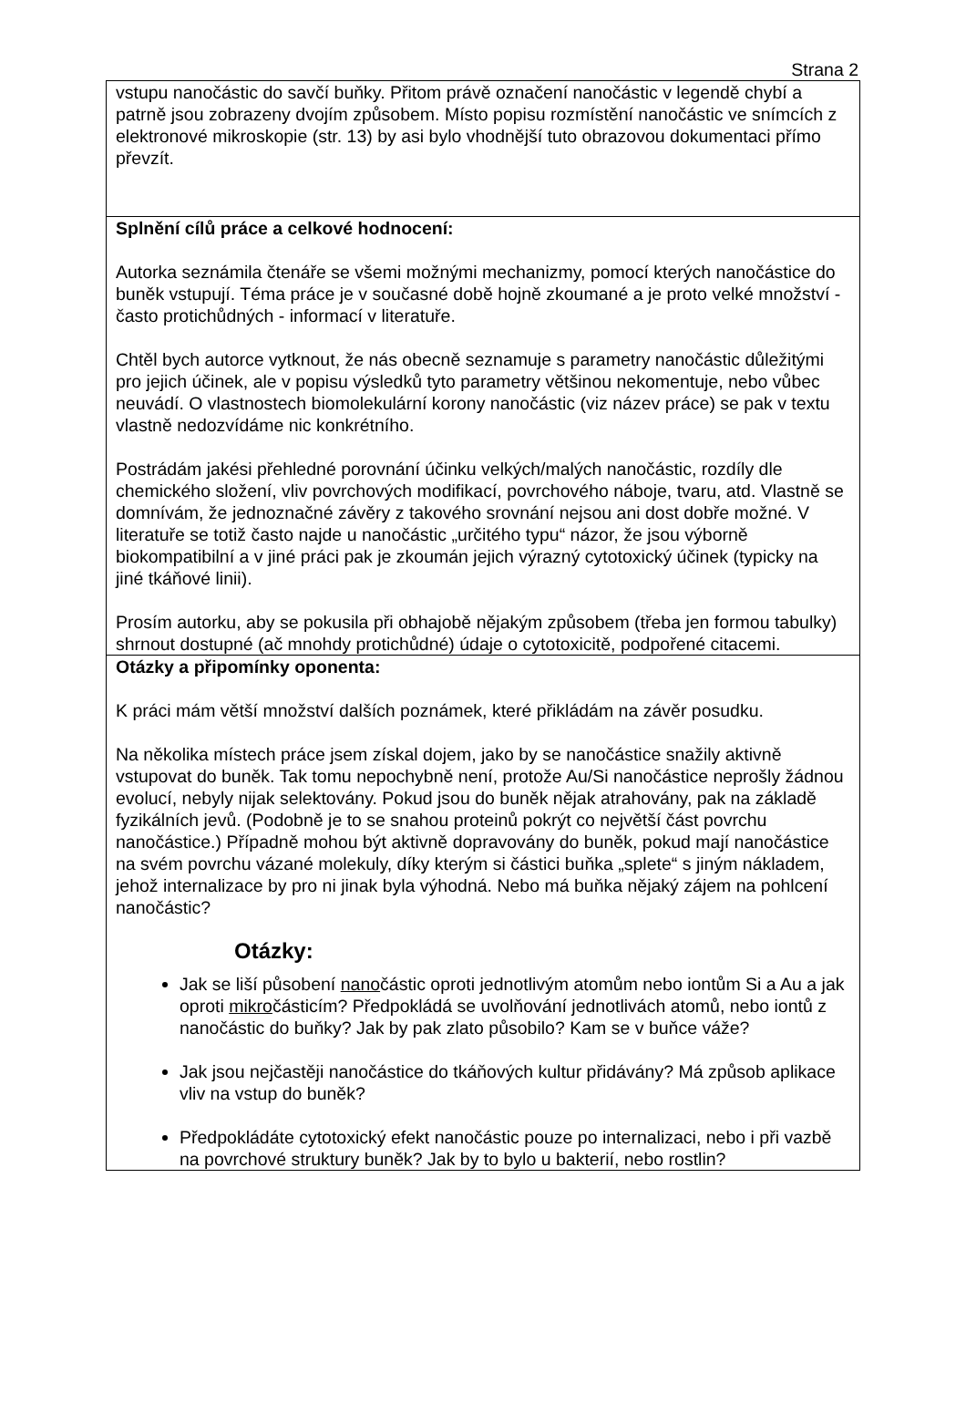Strana 2
| vstupu nanočástic do savčí buňky. Přitom právě označení nanočástic v legendě chybí a patrně jsou zobrazeny dvojím způsobem. Místo popisu rozmístění nanočástic ve snímcích z elektronové mikroskopie (str. 13) by asi bylo vhodnější tuto obrazovou dokumentaci přímo převzít. |
| Splnění cílů práce a celkové hodnocení: Autorka seznámila čtenáře se všemi možnými mechanizmy, pomocí kterých nanočástice do buněk vstupují. Téma práce je v současné době hojně zkoumané a je proto velké množství - často protichůdných - informací v literatuře. Chtěl bych autorce vytknout, že nás obecně seznamuje s parametry nanočástic důležitými pro jejich účinek, ale v popisu výsledků tyto parametry většinou nekomentuje, nebo vůbec neuvádí. O vlastnostech biomolekulární korony nanočástic (viz název práce) se pak v textu vlastně nedozvídáme nic konkrétního. Postrádám jakési přehledné porovnání účinku velkých/malých nanočástic, rozdíly dle chemického složení, vliv povrchových modifikací, povrchového náboje, tvaru, atd. Vlastně se domnívám, že jednoznačné závěry z takového srovnání nejsou ani dost dobře možné. V literatuře se totiž často najde u nanočástic „určitého typu“ názor, že jsou výborně biokompatibilní a v jiné práci pak je zkoumán jejich výrazný cytotoxický účinek (typicky na jiné tkáňové linii). Prosím autorku, aby se pokusila při obhajobě nějakým způsobem (třeba jen formou tabulky) shrnout dostupné (ač mnohdy protichůdné) údaje o cytotoxicitě, podpořené citacemi. |
| Otázky a připomínky oponenta: K práci mám větší množství dalších poznámek, které přikládám na závěr posudku. Na několika místech práce jsem získal dojem, jako by se nanočástice snažily aktivně vstupovat do buněk. Tak tomu nepochybně není, protože Au/Si nanočástice neprošly žádnou evolucí, nebyly nijak selektovány. Pokud jsou do buněk nějak atrahovány, pak na základě fyzikálních jevů. (Podobně je to se snahou proteinů pokrýt co největší část povrchu nanočástice.) Případně mohou být aktivně dopravovány do buněk, pokud mají nanočástice na svém povrchu vázané molekuly, díky kterým si částici buňka „splete“ s jiným nákladem, jehož internalizace by pro ni jinak byla výhodná. Nebo má buňka nějaký zájem na pohlcení nanočástic? Otázky: Jak se liší působení nano částic oproti jednotlivým atomům nebo iontům Si a Au a jak oproti mikro částicím? Předpokládá se uvolňování jednotlivách atomů, nebo iontů z nanočástic do buňky? Jak by pak zlato působilo? Kam se v buňce váže? Jak jsou nejčastěji nanočástice do tkáňových kultur přidávány? Má způsob aplikace vliv na vstup do buněk? Předpokládáte cytotoxický efekt nanočástic pouze po internalizaci, nebo i při vazbě na povrchové struktury buněk? Jak by to bylo u bakterií, nebo rostlin? |